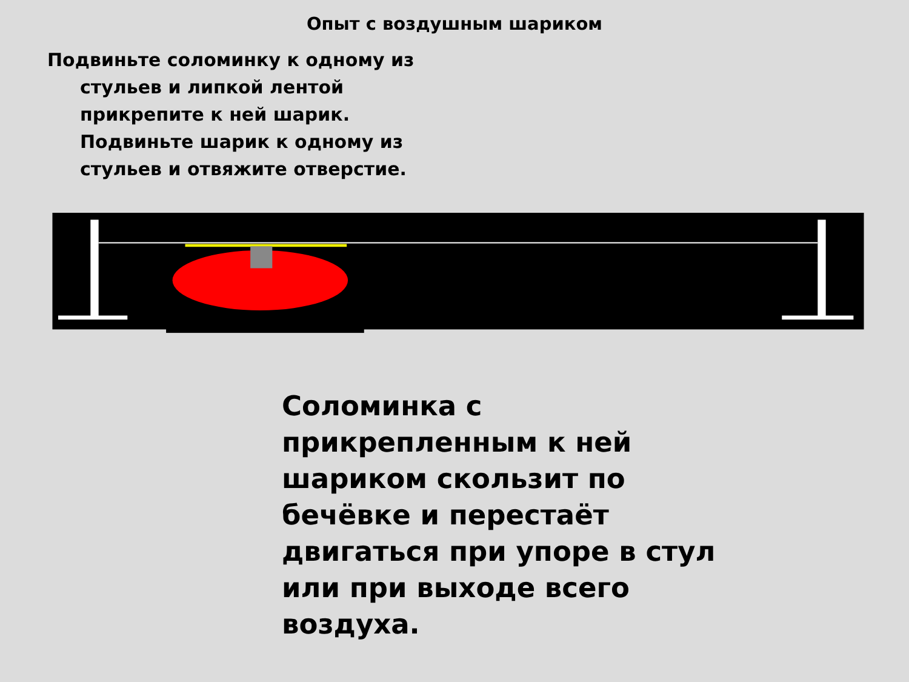Опыт с воздушным шариком
Подвиньте соломинку к одному из стульев и липкой лентой прикрепите к ней шарик. Подвиньте шарик к одному из стульев и отвяжите отверстие.
Соломинка с прикрепленным к ней шариком скользит по бечёвке и перестаёт двигаться при упоре в стул или при выходе всего воздуха.